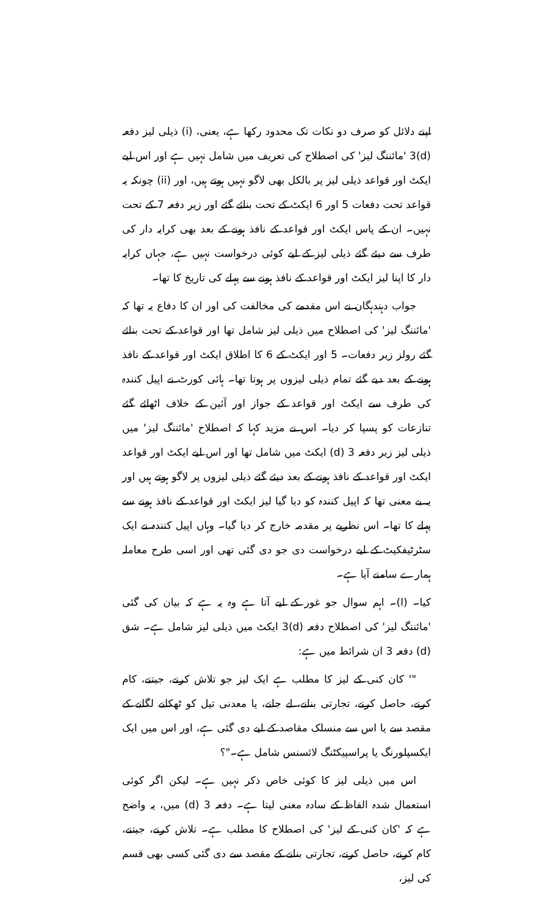اپنے دلائل کو صرف دو نکات تک محدود رکھا ہے، یعنی، (i) ذیلی لیز دفعہ (d)3 'مائننگ لیز' کی اصطلاح کی تعریف میں شامل نہیں ہے اور اس لیے ایکٹ اور قواعد ذیلی لیز پر بالکل بھی لاگو نہیں ہوتے ہیں، اور (ii) چونکہ یہ قواعد تحت دفعات 5 اور 6 ایکٹ کے تحت بنائے گئے اور زیر دفعہ 7 کے تحت نہیں۔ ان کے پاس ایکٹ اور قواعد کے نافذ ہونے کے بعد بھی کرایہ دار کی طرف سے دیئے گئے ذیلی لیز کے لیے کوئی درخواست نہیں ہے، جہاں کرایہ دار کا اپنا لیز ایکٹ اور قواعد کے نافذ ہونے سے پہلے کی تاریخ کا تھا۔
جواب دہندہگان نے اس مقدمے کی مخالفت کی اور ان کا دفاع یہ تھا کہ 'مائننگ لیز' کی اصطلاح میں ذیلی لیز شامل تھا اور قواعد کے تحت بنائے گئے رولز زیر دفعات۔ 5 اور ایکٹ کے 6 کا اطلاق ایکٹ اور قواعد کے نافذ ہونے کے بعد دیے گئے تمام ذیلی لیزوں پر ہوتا تھا۔ ہائی کورٹ نے اپیل کنندہ کی طرف سے ایکٹ اور قواعد کے جواز اور آئین کے خلاف اٹھائے گئے تنازعات کو پسپا کر دیا۔ اس نے مزید کہا کہ اصطلاح 'مائننگ لیز' میں ذیلی لیز زیر دفعہ 3 (d) ایکٹ میں شامل تھا اور اس لیے ایکٹ اور قواعد ایکٹ اور قواعد کے نافذ ہونے کے بعد دیئے گئے ذیلی لیزوں پر لاگو ہوتے ہیں اور یہ بے معنی تھا کہ اپیل کنندہ کو دیا گیا لیز ایکٹ اور قواعد کے نافذ ہونے سے پہلے کا تھا۔ اس نظریے پر مقدمہ خارج کر دیا گیا۔ وہاں اپیل کنندہ نے ایک سٹرٹیفکیٹ کے لیے درخواست دی جو دی گئی تھی اور اسی طرح معاملہ ہمارے سامنے آیا ہے۔
کیا۔ (ا)۔ اہم سوال جو غور کے لیے آتا ہے وہ یہ ہے کہ بیان کی گئی 'مائننگ لیز' کی اصطلاح دفعہ (d)3 ایکٹ میں ذیلی لیز شامل ہے۔ شق (d) دفعہ 3 ان شرائط میں ہے:
"' کان کنی کے لیز کا مطلب ہے ایک لیز جو تلاش کرنے، جیتنے، کام کرنے، حاصل کرنے، تجارتی بنانے، لے جانے، یا معدنی تیل کو ٹھکانے لگانے کے مقصد سے یا اس سے منسلک مقاصد کے لیے دی گئی ہے، اور اس میں ایک ایکسپلورنگ یا پراسپیکٹنگ لائسنس شامل ہے۔"؟
اس میں ذیلی لیز کا کوئی خاص ذکر نہیں ہے۔ لیکن اگر کوئی استعمال شدہ الفاظ کے سادہ معنی لیتا ہے۔ دفعہ 3 (d) میں، یہ واضح ہے کہ 'کان کنی کے لیز' کی اصطلاح کا مطلب ہے۔ تلاش کرنے، جیتنے، کام کرنے، حاصل کرنے، تجارتی بنانے کے مقصد سے دی گئی کسی بھی قسم کی لیز،